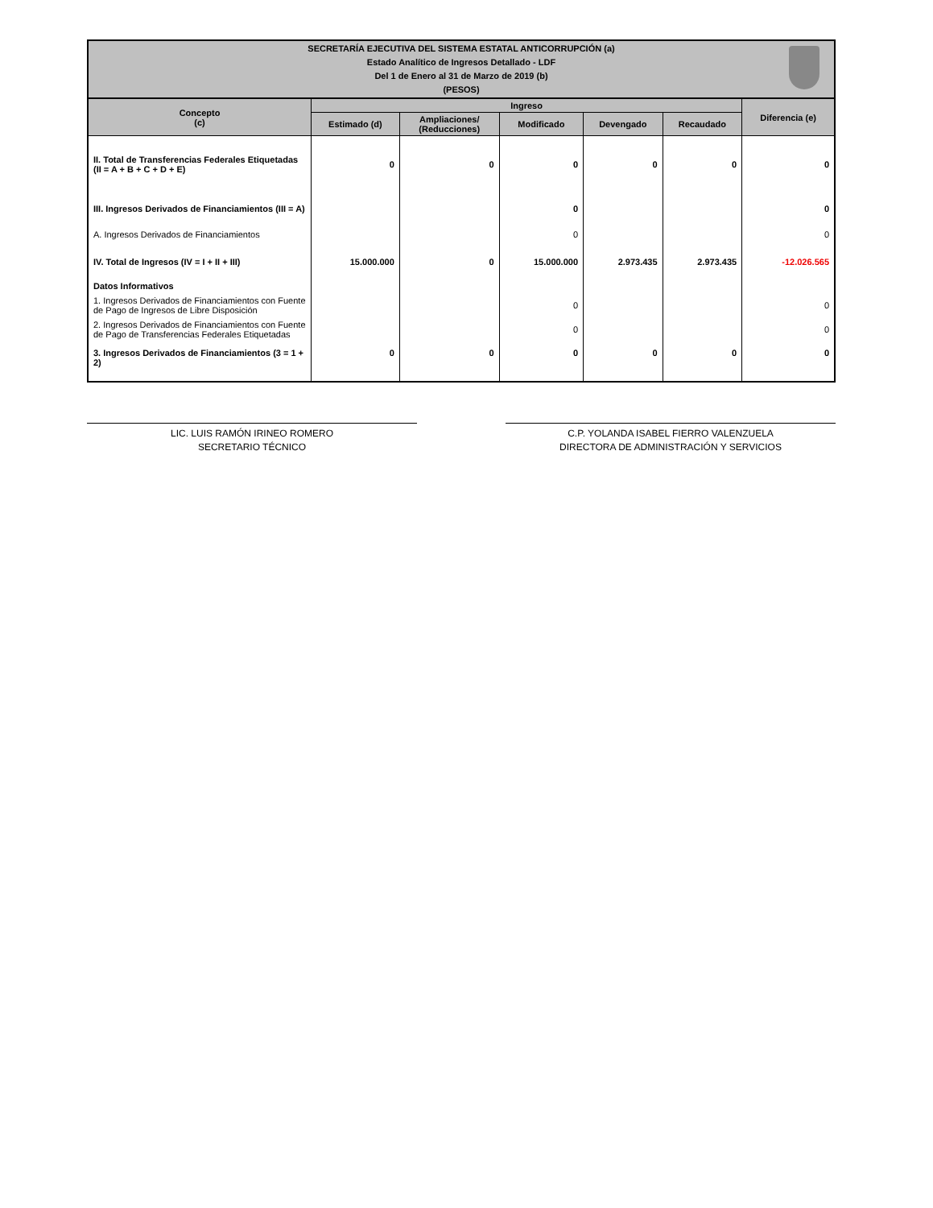SECRETARÍA EJECUTIVA DEL SISTEMA ESTATAL ANTICORRUPCIÓN (a)
Estado Analítico de Ingresos Detallado - LDF
Del 1 de Enero al 31 de Marzo de 2019 (b)
(PESOS)
| Concepto (c) | Ingreso | | | | | Diferencia (e) |
| --- | --- | --- | --- | --- | --- | --- |
| | Estimado (d) | Ampliaciones/ (Reducciones) | Modificado | Devengado | Recaudado | |
| II. Total de Transferencias Federales Etiquetadas (II = A + B + C + D + E) | 0 | 0 | 0 | 0 | 0 | 0 |
| III. Ingresos Derivados de Financiamientos (III = A) | | | 0 | | | 0 |
| A. Ingresos Derivados de Financiamientos | | | 0 | | | 0 |
| IV. Total de Ingresos (IV = I + II + III) | 15.000.000 | 0 | 15.000.000 | 2.973.435 | 2.973.435 | -12.026.565 |
| Datos Informativos | | | | | | |
| 1. Ingresos Derivados de Financiamientos con Fuente de Pago de Ingresos de Libre Disposición | | | 0 | | | 0 |
| 2. Ingresos Derivados de Financiamientos con Fuente de Pago de Transferencias Federales Etiquetadas | | | 0 | | | 0 |
| 3. Ingresos Derivados de Financiamientos (3 = 1 + 2) | 0 | 0 | 0 | 0 | 0 | 0 |
LIC. LUIS RAMÓN IRINEO ROMERO
SECRETARIO TÉCNICO
C.P. YOLANDA ISABEL FIERRO VALENZUELA
DIRECTORA DE ADMINISTRACIÓN Y SERVICIOS